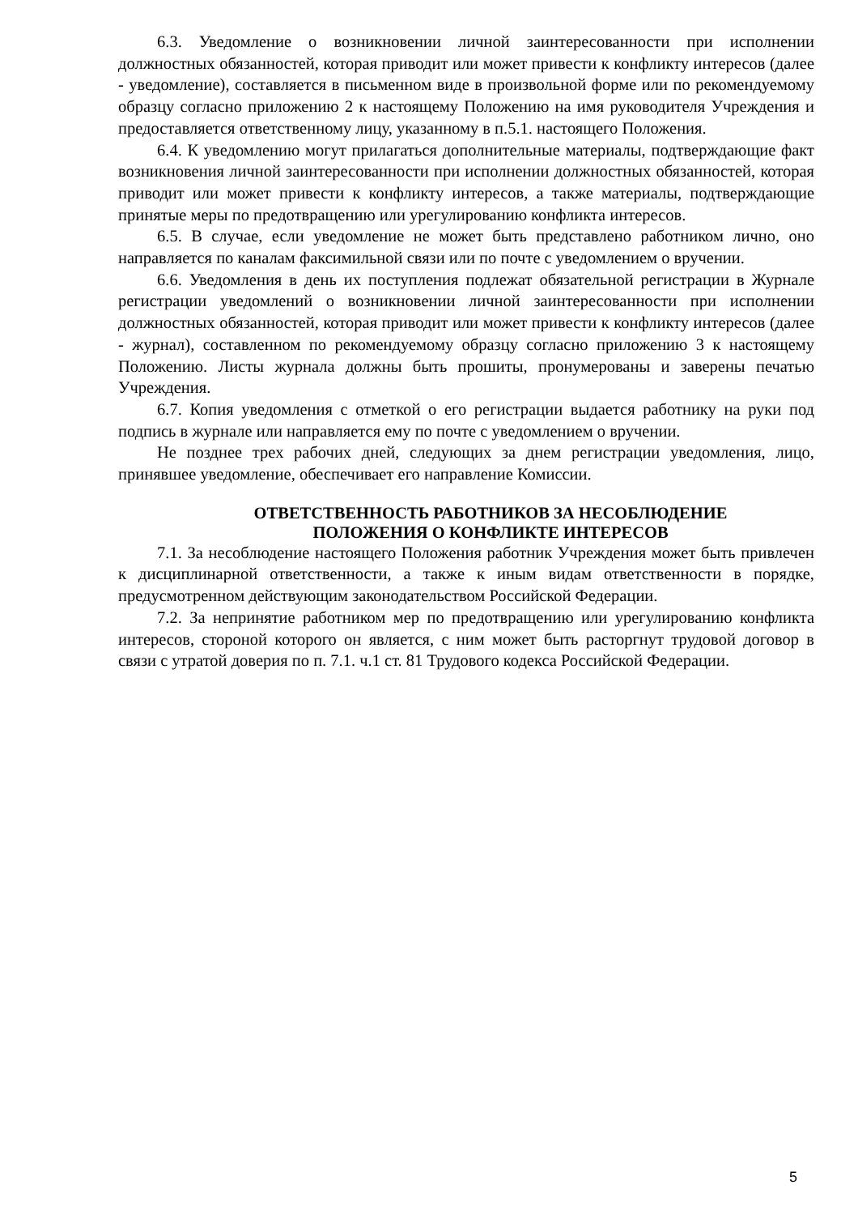6.3. Уведомление о возникновении личной заинтересованности при исполнении должностных обязанностей, которая приводит или может привести к конфликту интересов (далее - уведомление), составляется в письменном виде в произвольной форме или по рекомендуемому образцу согласно приложению 2 к настоящему Положению на имя руководителя Учреждения и предоставляется ответственному лицу, указанному в п.5.1. настоящего Положения.
6.4. К уведомлению могут прилагаться дополнительные материалы, подтверждающие факт возникновения личной заинтересованности при исполнении должностных обязанностей, которая приводит или может привести к конфликту интересов, а также материалы, подтверждающие принятые меры по предотвращению или урегулированию конфликта интересов.
6.5. В случае, если уведомление не может быть представлено работником лично, оно направляется по каналам факсимильной связи или по почте с уведомлением о вручении.
6.6. Уведомления в день их поступления подлежат обязательной регистрации в Журнале регистрации уведомлений о возникновении личной заинтересованности при исполнении должностных обязанностей, которая приводит или может привести к конфликту интересов (далее - журнал), составленном по рекомендуемому образцу согласно приложению 3 к настоящему Положению. Листы журнала должны быть прошиты, пронумерованы и заверены печатью Учреждения.
6.7. Копия уведомления с отметкой о его регистрации выдается работнику на руки под подпись в журнале или направляется ему по почте с уведомлением о вручении.
Не позднее трех рабочих дней, следующих за днем регистрации уведомления, лицо, принявшее уведомление, обеспечивает его направление Комиссии.
ОТВЕТСТВЕННОСТЬ РАБОТНИКОВ ЗА НЕСОБЛЮДЕНИЕ
ПОЛОЖЕНИЯ О КОНФЛИКТЕ ИНТЕРЕСОВ
7.1. За несоблюдение настоящего Положения работник Учреждения может быть привлечен к дисциплинарной ответственности, а также к иным видам ответственности в порядке, предусмотренном действующим законодательством Российской Федерации.
7.2. За непринятие работником мер по предотвращению или урегулированию конфликта интересов, стороной которого он является, с ним может быть расторгнут трудовой договор в связи с утратой доверия по п. 7.1. ч.1 ст. 81 Трудового кодекса Российской Федерации.
5